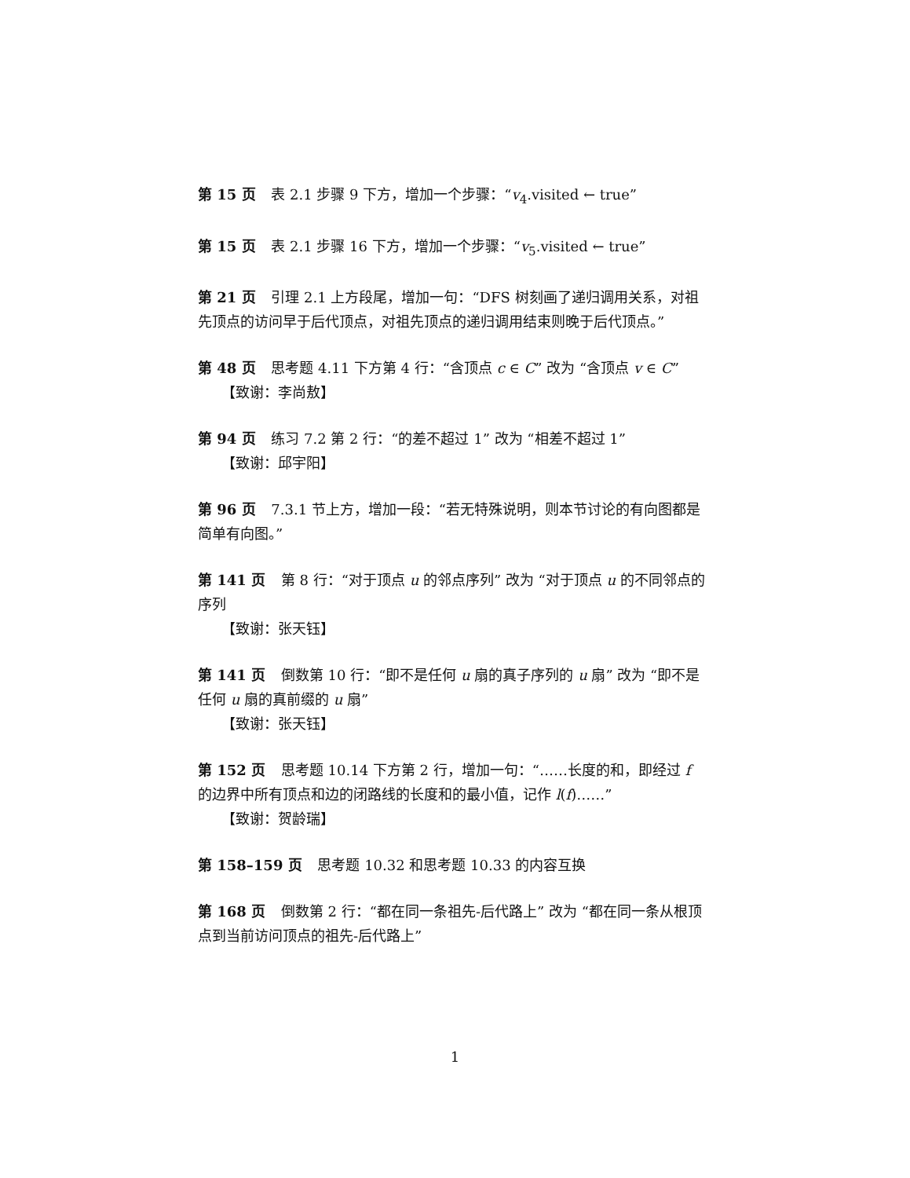第 15 页 表 2.1 步骤 9 下方，增加一个步骤：“v<sub>4</sub>.visited ← true”
第 15 页 表 2.1 步骤 16 下方，增加一个步骤：“v<sub>5</sub>.visited ← true”
第 21 页 引理 2.1 上方段尾，增加一句：“DFS 树刻画了递归调用关系，对祖先顶点的访问早于后代顶点，对祖先顶点的递归调用结束则晚于后代顶点。”
第 48 页 思考题 4.11 下方第 4 行：“含顶点 c ∈ C” 改为 “含顶点 v ∈ C”
【致谢：李尚敖】
第 94 页 练习 7.2 第 2 行：“的差不超过 1” 改为 “相差不超过 1”
【致谢：邱宇阳】
第 96 页 7.3.1 节上方，增加一段：“若无特殊说明，则本节讨论的有向图都是简单有向图。”
第 141 页 第 8 行：“对于顶点 u 的邻点序列” 改为 “对于顶点 u 的不同邻点的序列
【致谢：张天钰】
第 141 页 倒数第 10 行：“即不是任何 u 扇的真子序列的 u 扇” 改为 “即不是任何 u 扇的真前缀的 u 扇”
【致谢：张天钰】
第 152 页 思考题 10.14 下方第 2 行，增加一句：“……长度的和，即经过 f 的边界中所有顶点和边的闭路线的长度和的最小值，记作 l(f)……”
【致谢：贺龄瑞】
第 158–159 页 思考题 10.32 和思考题 10.33 的内容互换
第 168 页 倒数第 2 行：“都在同一条祖先-后代路上” 改为 “都在同一条从根顶点到当前访问顶点的祖先-后代路上”
1